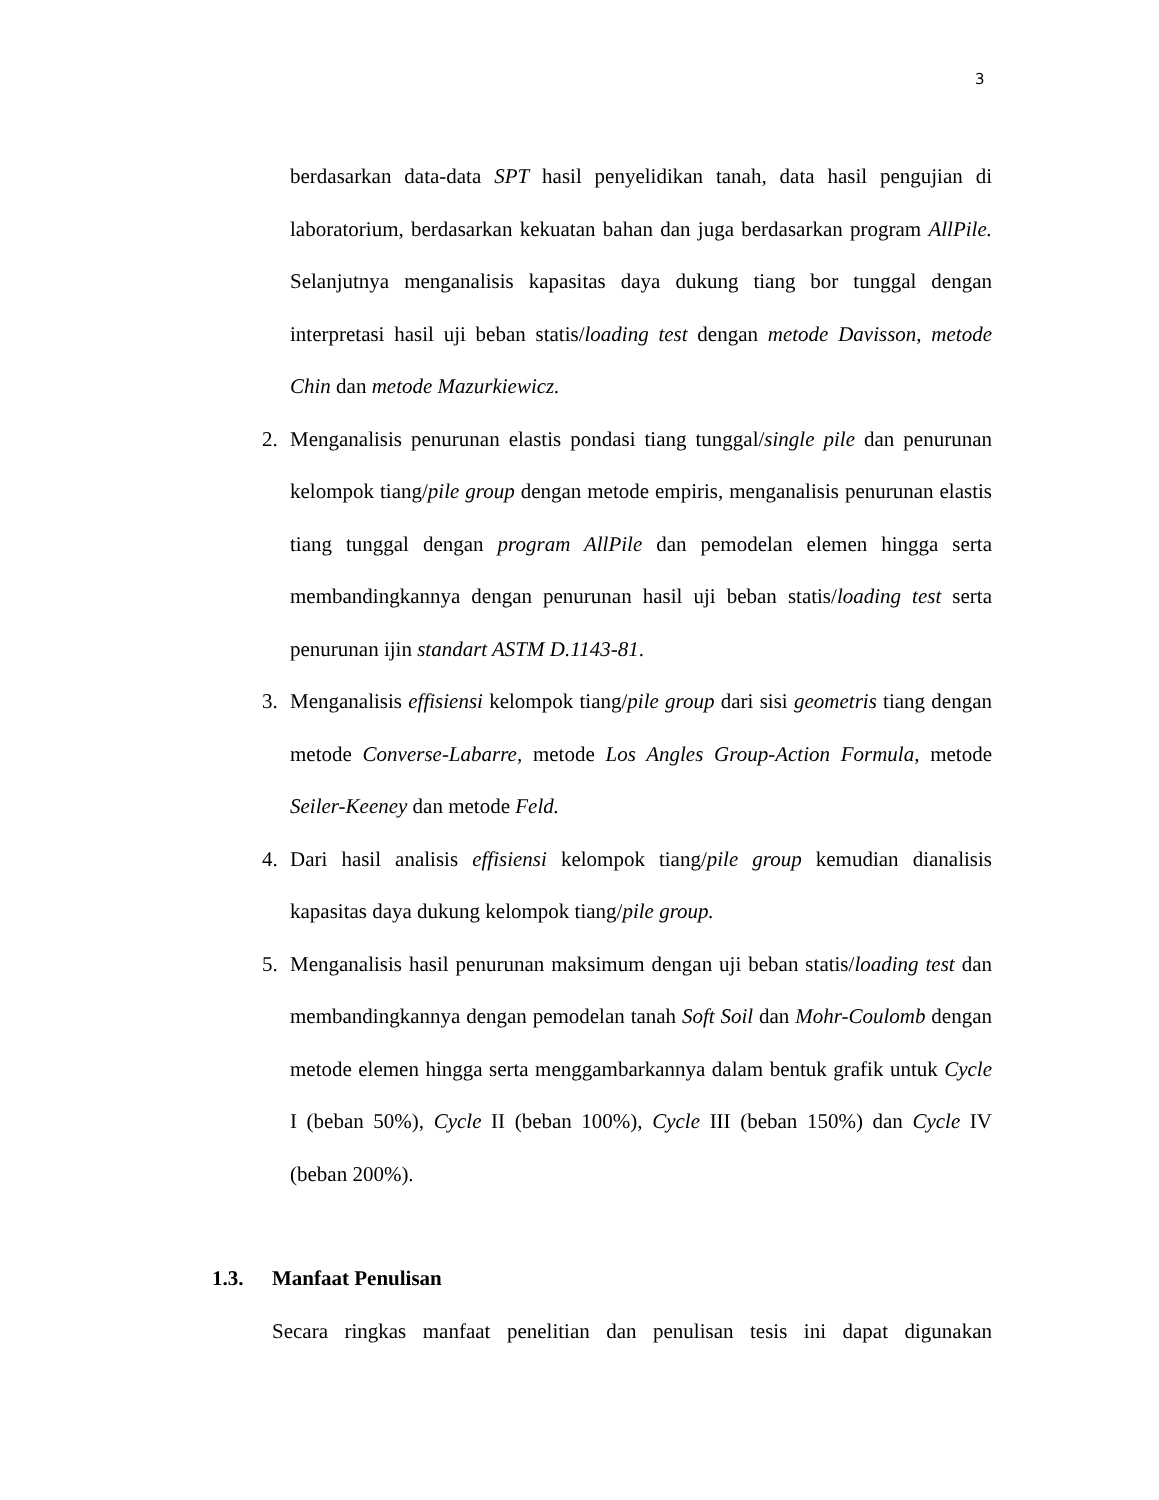3
berdasarkan data-data SPT hasil penyelidikan tanah, data hasil pengujian di laboratorium, berdasarkan kekuatan bahan dan juga berdasarkan program AllPile. Selanjutnya menganalisis kapasitas daya dukung tiang bor tunggal dengan interpretasi hasil uji beban statis/loading test dengan metode Davisson, metode Chin dan metode Mazurkiewicz.
2. Menganalisis penurunan elastis pondasi tiang tunggal/single pile dan penurunan kelompok tiang/pile group dengan metode empiris, menganalisis penurunan elastis tiang tunggal dengan program AllPile dan pemodelan elemen hingga serta membandingkannya dengan penurunan hasil uji beban statis/loading test serta penurunan ijin standart ASTM D.1143-81.
3. Menganalisis effisiensi kelompok tiang/pile group dari sisi geometris tiang dengan metode Converse-Labarre, metode Los Angles Group-Action Formula, metode Seiler-Keeney dan metode Feld.
4. Dari hasil analisis effisiensi kelompok tiang/pile group kemudian dianalisis kapasitas daya dukung kelompok tiang/pile group.
5. Menganalisis hasil penurunan maksimum dengan uji beban statis/loading test dan membandingkannya dengan pemodelan tanah Soft Soil dan Mohr-Coulomb dengan metode elemen hingga serta menggambarkannya dalam bentuk grafik untuk Cycle I (beban 50%), Cycle II (beban 100%), Cycle III (beban 150%) dan Cycle IV (beban 200%).
1.3. Manfaat Penulisan
Secara ringkas manfaat penelitian dan penulisan tesis ini dapat digunakan